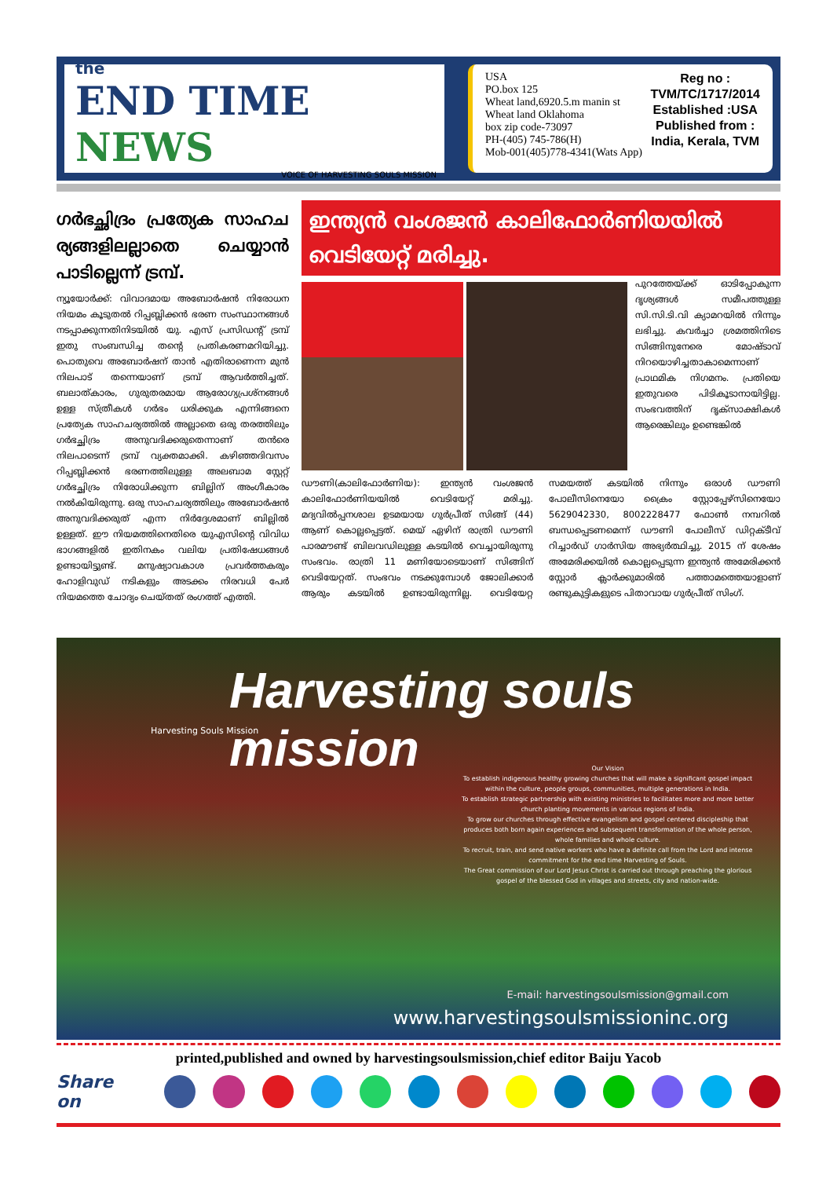the
END TIME NEWS
VOICE OF HARVESTING SOULS MISSION
USA
PO.box 125
Wheat land,6920.5.m manin st
Wheat land Oklahoma
box zip code-73097
PH-(405) 745-786(H)
Mob-001(405)778-4341(Wats App)
Reg no :
TVM/TC/1717/2014
Established :USA
Published from :
India, Kerala, TVM
ഗർഭച്ഛിദ്രം പ്രത്യേക സാഹച ര്യങ്ങളിലല്ലാതെ ചെയ്യാൻ പാടില്ലെന്ന് ട്രമ്പ്.
ന്യൂയോർക്ക്: വിവാദമായ അബോർഷൻ നിരോധന നിയമം കൂടുതൽ റിപ്പബ്ലിക്കൻ ഭരണ സംസ്ഥാനങ്ങൾ നടപ്പാക്കുന്നതിനിടയിൽ യു. എസ് പ്രസിഡന്റ് ട്രമ്പ് ഇതു സംബന്ധിച്ച തന്റെ പ്രതികരണമറിയിച്ചു. പൊതുവെ അബോർഷന് താൻ എതിരാണെന്ന മുൻ നിലപാട് തന്നെയാണ് ട്രമ്പ് ആവർത്തിച്ചത്. ബലാത്കാരം, ഗുരുതരമായ ആരോഗ്യപ്രശ്നങ്ങൾ ഉള്ള സ്ത്രീകൾ ഗർഭം ധരിക്കുക എന്നിങ്ങനെ പ്രത്യേക സാഹചര്യത്തിൽ അല്ലാതെ ഒരു തരത്തിലും ഗർഭച്ഛിദ്രം അനുവദിക്കരുതെന്നാണ് തൻരെ നിലപാടെന്ന് ട്രമ്പ് വ്യക്തമാക്കി. കഴിഞ്ഞദിവസം റിപ്പബ്ലിക്കൻ ഭരണത്തിലുള്ള അലബാമ സ്റ്റേറ്റ് ഗർഭച്ഛിദ്രം നിരോധിക്കുന്ന ബില്ലിന് അംഗീകാരം നൽകിയിരുന്നു. ഒരു സാഹചര്യത്തിലും അബോർഷൻ അനുവദിക്കരുത് എന്ന നിർദ്ദേശമാണ് ബില്ലിൽ ഉള്ളത്. ഈ നിയമത്തിനെതിരെ യുഎസിന്റെ വിവിധ ഭാഗങ്ങളിൽ ഇതിനകം വലിയ പ്രതിഷേധങ്ങൾ ഉണ്ടായിട്ടുണ്ട്. മനുഷ്യാവകാശ പ്രവർത്തകരും ഹോളിവുഡ് നടികളും അടക്കം നിരവധി പേർ നിയമത്തെ ചോദ്യം ചെയ്തത് രംഗത്ത് എത്തി.
ഇന്ത്യൻ വംശജൻ കാലിഫോർണിയയിൽ വെടിയേറ്റ് മരിച്ചു.
പുറത്തേയ്ക്ക് ഓടിപ്പോകുന്ന ദൃശ്യങ്ങൾ സമീപത്തുള്ള സി.സി.ടി.വി ക്യാമറയിൽ നിന്നും ലഭിച്ചു. കവർച്ചാ ശ്രമത്തിനിടെ സിങ്ങിനുനേരെ മോഷ്ടാവ് നിറയൊഴിച്ചതാകാമെന്നാണ് പ്രാഥമിക നിഗമനം. പ്രതിയെ ഇതുവരെ പിടികൂടാനായിട്ടില്ല. സംഭവത്തിന് ദൃക്സാക്ഷികൾ ആരെങ്കിലും ഉണ്ടെങ്കിൽ
ഡൗണി(കാലിഫോർണിയ): ഇന്ത്യൻ വംശജൻ കാലിഫോർണിയയിൽ വെടിയേറ്റ് മരിച്ചു. മദ്യവിൽപ്പനശാല ഉടമയായ ഗുർപ്രീത് സിങ്ങ് (44) ആണ് കൊല്ലപ്പെട്ടത്. മെയ് ഏഴിന് രാത്രി ഡൗണി പാരമൗണ്ട് ബിലവഡിലുള്ള കടയിൽ വെച്ചായിരുന്നു സംഭവം. രാത്രി 11 മണിയോടെയാണ് സിങ്ങിന് വെടിയേറ്റത്. സംഭവം നടക്കുമ്പോൾ ജോലിക്കാർ ആരും കടയിൽ ഉണ്ടായിരുന്നില്ല. വെടിയേറ്റ സമയത്ത് കടയിൽ നിന്നും ഒരാൾ ഡൗണി പോലീസിനെയോ ക്രൈം സ്റ്റോപ്പേഴ്സിനെയോ 5629042330, 8002228477 ഫോൺ നമ്പറിൽ ബന്ധപ്പെടണമെന്ന് ഡൗണി പോലീസ് ഡിറ്റക്ടീവ് റിച്ചാർഡ് ഗാർസിയ അഭ്യർത്ഥിച്ചു. 2015 ന് ശേഷം അമേരിക്കയിൽ കൊല്ലപ്പെടുന്ന ഇന്ത്യൻ അമേരിക്കൻ സ്റ്റോർ ക്ലാർക്കുമാരിൽ പത്താമത്തെയാളാണ് രണ്ടുകുട്ടികളുടെ പിതാവായ ഗുർപ്രീത് സിംഗ്.
Harvesting souls mission
Harvesting Souls Mission
Our Vision
To establish indigenous healthy growing churches that will make a significant gospel impact within the culture, people groups, communities, multiple generations in India.
To establish strategic partnership with existing ministries to facilitates more and more better church planting movements in various regions of India.
To grow our churches through effective evangelism and gospel centered discipleship that produces both born again experiences and subsequent transformation of the whole person, whole families and whole culture.
To recruit, train, and send native workers who have a definite call from the Lord and intense commitment for the end time Harvesting of Souls.
The Great commission of our Lord Jesus Christ is carried out through preaching the glorious gospel of the blessed God in villages and streets, city and nation-wide.
E-mail: harvestingsoulsmission@gmail.com
www.harvestingsoulsmissioninc.org
printed,published and owned by harvestingsoulsmission,chief editor Baiju Yacob
Share on